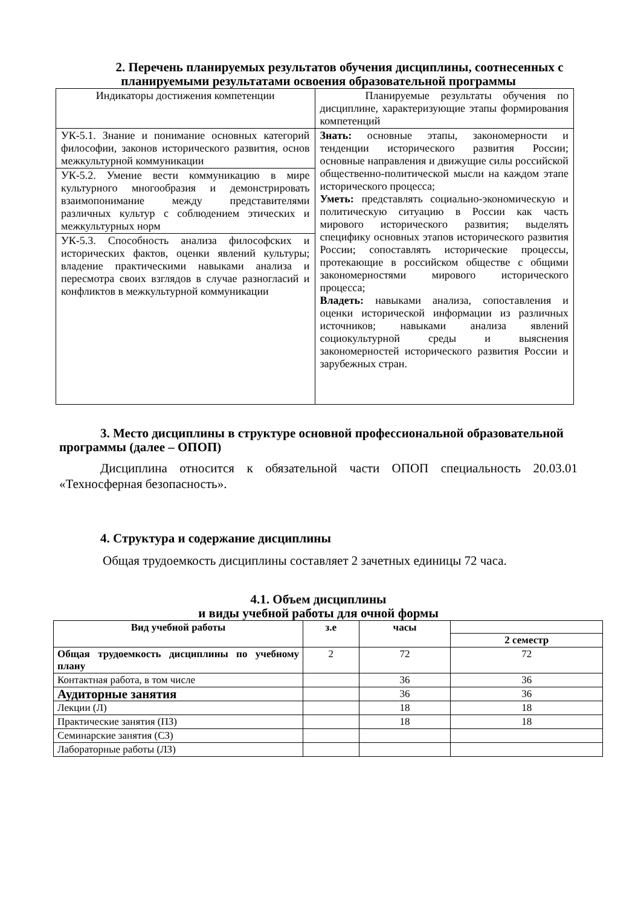2. Перечень планируемых результатов обучения дисциплины, соотнесенных с планируемыми результатами освоения образовательной программы
| Индикаторы достижения компетенции | Планируемые результаты обучения по дисциплине, характеризующие этапы формирования компетенций |
| УК-5.1. Знание и понимание основных категорий философии, законов исторического развития, основ межкультурной коммуникации | Знать: основные этапы, закономерности и тенденции исторического развития России; основные направления и движущие силы российской общественно-политической мысли на каждом этапе исторического процесса; Уметь: представлять социально-экономическую и политическую ситуацию в России как часть мирового исторического развития; выделять специфику основных этапов исторического развития России; сопоставлять исторические процессы, протекающие в российском обществе с общими закономерностями мирового исторического процесса; Владеть: навыками анализа, сопоставления и оценки исторической информации из различных источников; навыками анализа явлений социокультурной среды и выяснения закономерностей исторического развития России и зарубежных стран. |
| УК-5.2. Умение вести коммуникацию в мире культурного многообразия и демонстрировать взаимопонимание между представителями различных культур с соблюдением этических и межкультурных норм | |
| УК-5.3. Способность анализа философских и исторических фактов, оценки явлений культуры; владение практическими навыками анализа и пересмотра своих взглядов в случае разногласий и конфликтов в межкультурной коммуникации | |
3. Место дисциплины в структуре основной профессиональной образовательной программы (далее – ОПОП)
Дисциплина относится к обязательной части ОПОП специальность 20.03.01 «Техносферная безопасность».
4. Структура и содержание дисциплины
Общая трудоемкость дисциплины составляет 2 зачетных единицы 72 часа.
4.1. Объем дисциплины
и виды учебной работы для очной формы
| Вид учебной работы | з.е | часы | |
| --- | --- | --- | --- |
| | | | 2 семестр |
| Общая трудоемкость дисциплины по учебному плану | 2 | 72 | 72 |
| Контактная работа, в том числе | | 36 | 36 |
| Аудиторные занятия | | 36 | 36 |
| Лекции (Л) | | 18 | 18 |
| Практические занятия (ПЗ) | | 18 | 18 |
| Семинарские занятия (СЗ) | | | |
| Лабораторные работы (ЛЗ) | | | |